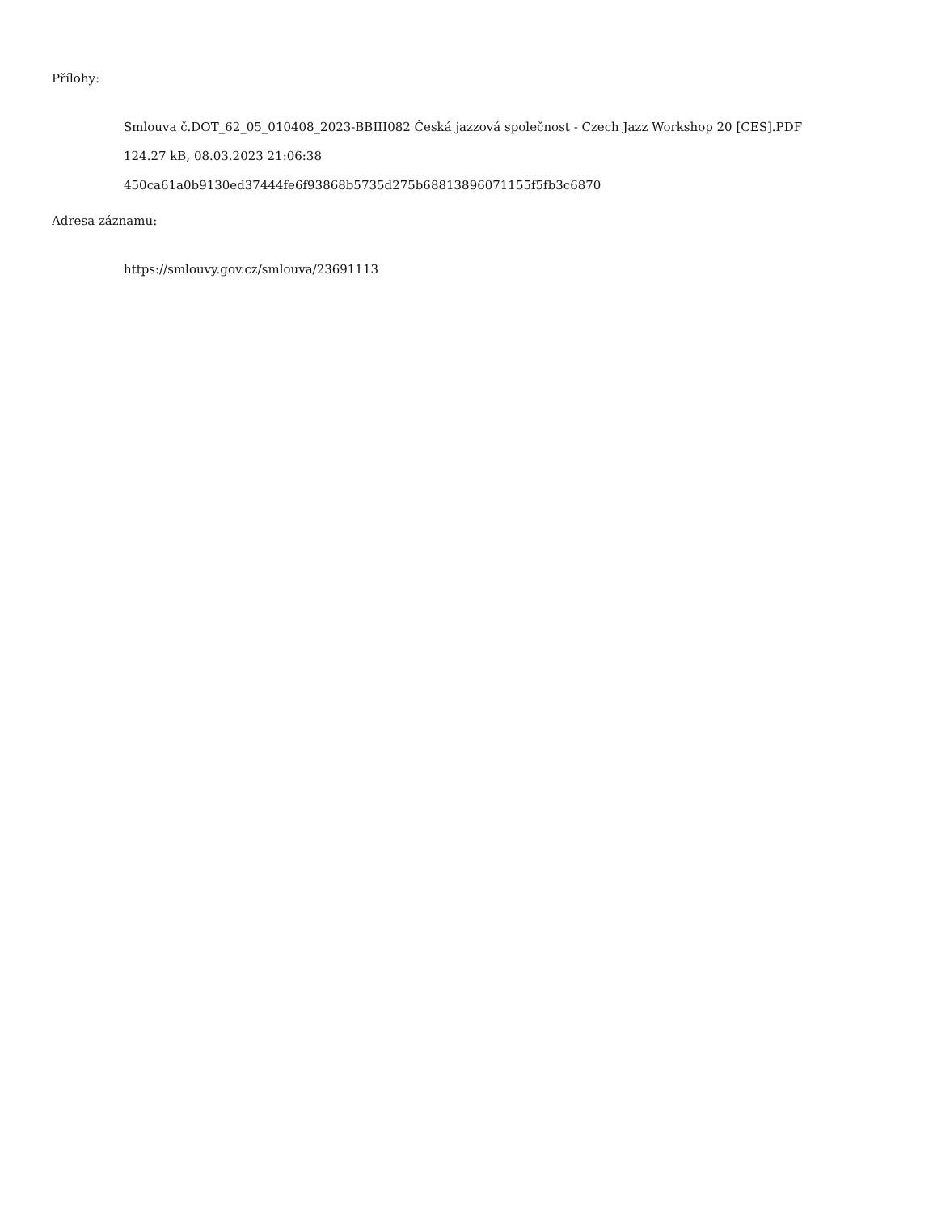Přílohy:
Smlouva č.DOT_62_05_010408_2023-BBIII082 Česká jazzová společnost - Czech Jazz Workshop 20 [CES].PDF
124.27 kB, 08.03.2023 21:06:38
450ca61a0b9130ed37444fe6f93868b5735d275b68813896071155f5fb3c6870
Adresa záznamu:
https://smlouvy.gov.cz/smlouva/23691113